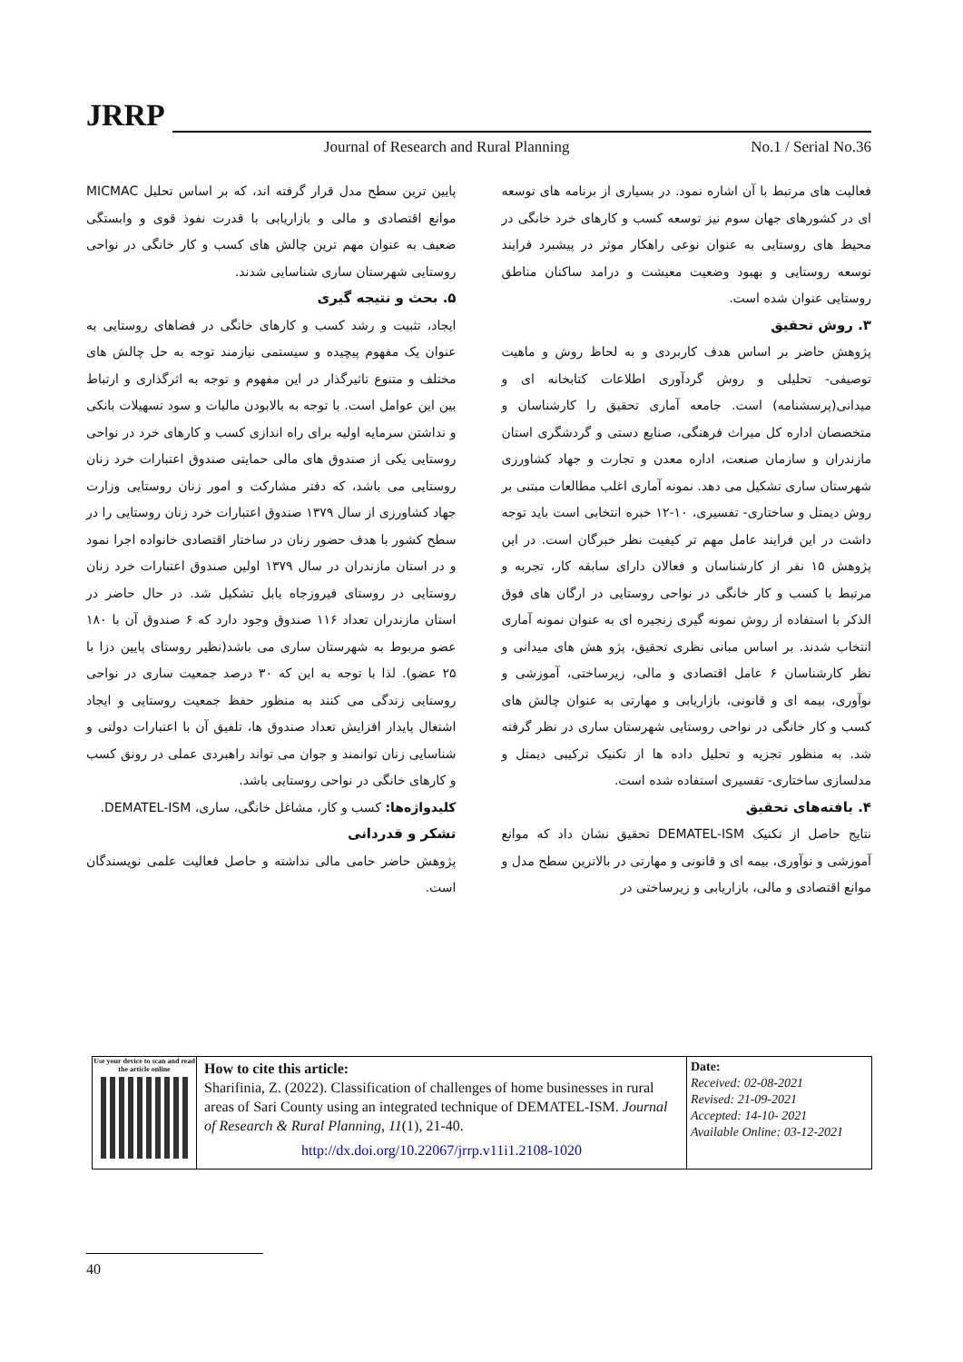JRRP
Journal of Research and Rural Planning
No.1 / Serial No.36
فعالیت های مرتبط با آن اشاره نمود. در بسیاری از برنامه های توسعه ای در کشورهای جهان سوم نیز توسعه کسب و کارهای خرد خانگی در محیط های روستایی به عنوان نوعی راهکار موثر در پیشبرد فرایند توسعه روستایی و بهبود وضعیت معیشت و درامد ساکنان مناطق روستایی عنوان شده است.
۳. روش تحقیق
پژوهش حاضر بر اساس هدف کاربردی و به لحاظ روش و ماهیت توصیفی- تحلیلی و روش گردآوری اطلاعات کتابخانه ای و میدانی(پرسشنامه) است. جامعه آماری تحقیق را کارشناسان و متخصصان اداره کل میراث فرهنگی، صنایع دستی و گردشگری استان مازندران و سازمان صنعت، اداره معدن و تجارت و جهاد کشاورزی شهرستان ساری تشکیل می دهد. نمونه آماری اغلب مطالعات مبتنی بر روش دیمتل و ساختاری- تفسیری، ۱۰-۱۲ خبره انتخابی است باید توجه داشت در این فرایند عامل مهم تر کیفیت نظر خبرگان است. در این پژوهش ۱۵ نفر از کارشناسان و فعالان دارای سابقه کار، تجربه و مرتبط با کسب و کار خانگی در نواحی روستایی در ارگان های فوق الذکر با استفاده از روش نمونه گیری زنجیره ای به عنوان نمونه آماری انتخاب شدند. بر اساس مبانی نظری تحقیق، پژو هش های میدانی و نظر کارشناسان ۶ عامل اقتصادی و مالی، زیرساختی، آموزشی و نوآوری، بیمه ای و قانونی، بازاریابی و مهارتی به عنوان چالش های کسب و کار خانگی در نواحی روستایی شهرستان ساری در نظر گرفته شد. به منظور تجزیه و تحلیل داده ها از تکنیک ترکیبی دیمتل و مدلسازی ساختاری- تفسیری استفاده شده است.
۴. یافته‌های تحقیق
نتایج حاصل از تکنیک DEMATEL-ISM تحقیق نشان داد که موانع آموزشی و نوآوری، بیمه ای و قانونی و مهارتی در بالاترین سطح مدل و موانع اقتصادی و مالی، بازاریابی و زیرساختی در
پایین ترین سطح مدل قرار گرفته اند، که بر اساس تحلیل MICMAC موانع اقتصادی و مالی و بازاریابی با قدرت نفوذ قوی و وابستگی ضعیف به عنوان مهم ترین چالش های کسب و کار خانگی در نواحی روستایی شهرستان ساری شناسایی شدند.
۵. بحث و نتیجه گیری
ایجاد، تثبیت و رشد کسب و کارهای خانگی در فضاهای روستایی به عنوان یک مفهوم پیچیده و سیستمی نیازمند توجه به حل چالش های مختلف و متنوع تاثیرگذار در این مفهوم و توجه به اثرگذاری و ارتباط بین این عوامل است. با توجه به بالابودن مالیات و سود تسهیلات بانکی و نداشتن سرمایه اولیه برای راه اندازی کسب و کارهای خرد در نواحی روستایی یکی از صندوق های مالی حمایتی صندوق اعتبارات خرد زنان روستایی می باشد، که دفتر مشارکت و امور زنان روستایی وزارت جهاد کشاورزی از سال ۱۳۷۹ صندوق اعتبارات خرد زنان روستایی را در سطح کشور با هدف حضور زنان در ساختار اقتصادی خانواده اجرا نمود و در استان مازندران در سال ۱۳۷۹ اولین صندوق اعتبارات خرد زنان روستایی در روستای فیروزجاه بابل تشکیل شد. در حال حاضر در استان مازندران تعداد ۱۱۶ صندوق وجود دارد که ۶ صندوق آن با ۱۸۰ عضو مربوط به شهرستان ساری می باشد(نظیر روستای پایین دزا با ۲۵ عضو). لذا با توجه به این که ۳۰ درصد جمعیت ساری در نواحی روستایی زندگی می کنند به منظور حفظ جمعیت روستایی و ایجاد اشتغال پایدار افزایش تعداد صندوق ها، تلفیق آن با اعتبارات دولتی و شناسایی زنان توانمند و جوان می تواند راهبردی عملی در رونق کسب و کارهای خانگی در نواحی روستایی باشد.
کلیدواژه‌ها: کسب و کار، مشاغل خانگی، ساری، DEMATEL-ISM.
تشکر و قدردانی
پژوهش حاضر حامی مالی نداشته و حاصل فعالیت علمی نویسندگان است.
Use your device to scan and read the article online
How to cite this article:
Sharifinia, Z. (2022). Classification of challenges of home businesses in rural areas of Sari County using an integrated technique of DEMATEL-ISM. Journal of Research & Rural Planning, 11(1), 21-40.
http://dx.doi.org/10.22067/jrrp.v11i1.2108-1020
Date:
Received: 02-08-2021
Revised: 21-09-2021
Accepted: 14-10- 2021
Available Online: 03-12-2021
40